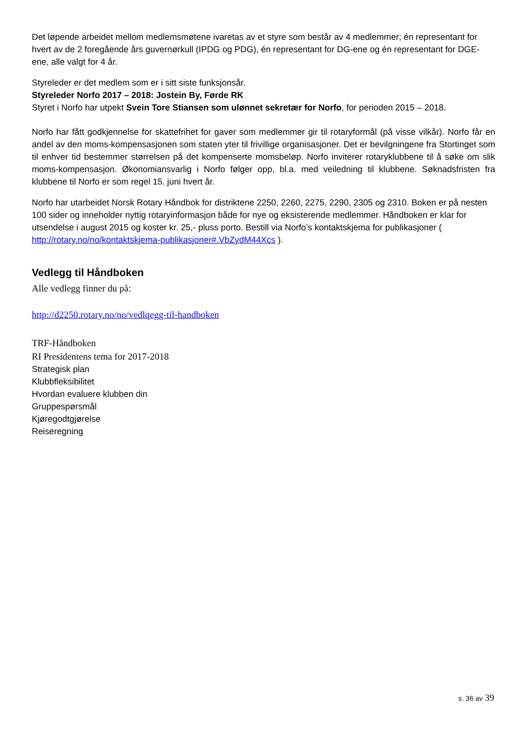Det løpende arbeidet mellom medlemsmøtene ivaretas av et styre som består av 4 medlemmer; én representant for hvert av de 2 foregående års guvernørkull (IPDG og PDG), én representant for DG-ene og én representant for DGE-ene, alle valgt for 4 år.
Styreleder er det medlem som er i sitt siste funksjonsår.
Styreleder Norfo 2017 – 2018: Jostein By, Førde RK
Styret i Norfo har utpekt Svein Tore Stiansen som ulønnet sekretær for Norfo, for perioden 2015 – 2018.
Norfo har fått godkjennelse for skattefrihet for gaver som medlemmer gir til rotaryformål (på visse vilkår). Norfo får en andel av den moms-kompensasjonen som staten yter til frivillige organisasjoner. Det er bevilgningene fra Stortinget som til enhver tid bestemmer størrelsen på det kompenserte momsbeløp. Norfo inviterer rotaryklubbene til å søke om slik moms-kompensasjon. Økonomiansvarlig i Norfo følger opp, bl.a. med veiledning til klubbene. Søknadsfristen fra klubbene til Norfo er som regel 15. juni hvert år.
Norfo har utarbeidet Norsk Rotary Håndbok for distriktene 2250, 2260, 2275, 2290, 2305 og 2310. Boken er på nesten 100 sider og inneholder nyttig rotaryinformasjon både for nye og eksisterende medlemmer. Håndboken er klar for utsendelse i august 2015 og koster kr. 25,- pluss porto. Bestill via Norfo’s kontaktskjema for publikasjoner ( http://rotary.no/no/kontaktskjema-publikasjoner#.VbZydM44Xcs ).
Vedlegg til Håndboken
Alle vedlegg finner du på:
http://d2250.rotary.no/no/vedlqegg-til-handboken
TRF-Håndboken
RI Presidentens tema for 2017-2018
Strategisk plan
Klubbfleksibilitet
Hvordan evaluere klubben din
Gruppespørsmål
Kjøregodtgjørelse
Reiseregning
s. 36 av 39